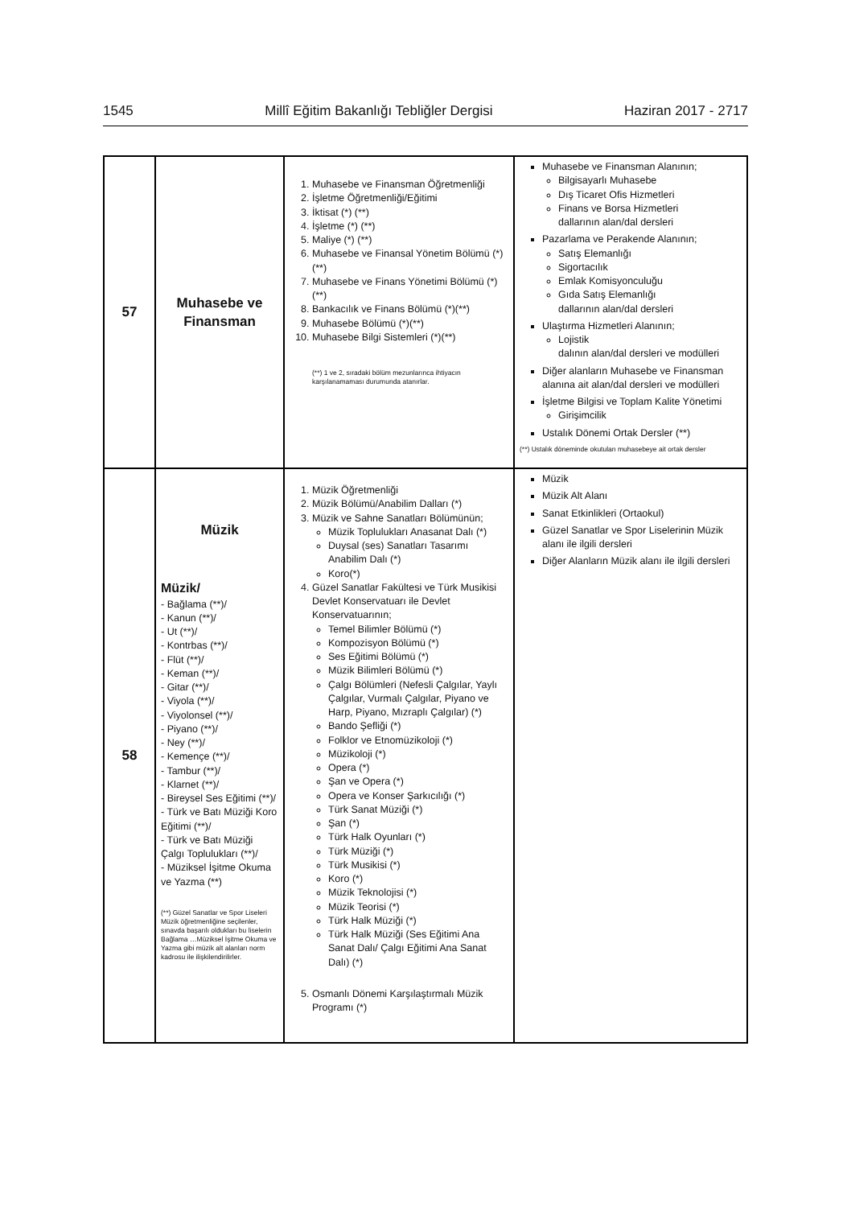1545 Millî Eğitim Bakanlığı Tebliğler Dergisi Haziran 2017 - 2717
| 57 | Muhasebe ve Finansman | 1. Muhasebe ve Finansman Öğretmenliği 2. İşletme Öğretmenliği/Eğitimi 3. İktisat (*) (**) 4. İşletme (*) (**) 5. Maliye (*) (**) 6. Muhasebe ve Finansal Yönetim Bölümü (*)(**) 7. Muhasebe ve Finans Yönetimi Bölümü (*)(**) 8. Bankacılık ve Finans Bölümü (*)(**) 9. Muhasebe Bölümü (*)(**) 10. Muhasebe Bilgi Sistemleri (*)(**) (**) 1 ve 2, sıradaki bölüm mezunlarınca ihtiyacın karşılanamaması durumunda atanırlar. | Muhasebe ve Finansman Alanının; Bilgisayarlı Muhasebe Dış Ticaret Ofis Hizmetleri Finans ve Borsa Hizmetleri dallarının alan/dal dersleri Pazarlama ve Perakende Alanının; Satış Elemanlığı Sigortacılık Emlak Komisyonculuğu Gıda Satış Elemanlığı dallarının alan/dal dersleri Ulaştırma Hizmetleri Alanının; Lojistik dalının alan/dal dersleri ve modülleri Diğer alanların Muhasebe ve Finansman alanına ait alan/dal dersleri ve modülleri İşletme Bilgisi ve Toplam Kalite Yönetimi Girişimcilik Ustalık Dönemi Ortak Dersler (**) (**) Ustalık döneminde okutulan muhasebeye ait ortak dersler |
| 58 | Müzik Müzik/ - Bağlama (**)/ - Kanun (**)/ - Ut (**)/ - Kontrbas (**)/ - Flüt (**)/ - Keman (**)/ - Gitar (**)/ - Viyola (**)/ - Viyolonsel (**)/ - Piyano (**)/ - Ney (**)/ - Kemençe (**)/ - Tambur (**)/ - Klarnet (**)/ - Bireysel Ses Eğitimi (**)/ - Türk ve Batı Müziği Koro Eğitimi (**)/ - Türk ve Batı Müziği Çalgı Toplulukları (**)/ - Müziksel İşitme Okuma ve Yazma (**) (**) Güzel Sanatlar ve Spor Liseleri Müzik öğretmenliğine seçilenler, sınavda başarılı oldukları bu liselerin Bağlama …Müziksel İşitme Okuma ve Yazma gibi müzik alt alanları norm kadrosu ile ilişkilendirilirler. | 1. Müzik Öğretmenliği 2. Müzik Bölümü/Anabilim Dalları (*) 3. Müzik ve Sahne Sanatları Bölümünün; Müzik Toplulukları Anasanat Dalı (*) Duysal (ses) Sanatları Tasarımı Anabilim Dalı (*) Koro(*) 4. Güzel Sanatlar Fakültesi ve Türk Musikisi Devlet Konservatuarı ile Devlet Konservatuarının; Temel Bilimler Bölümü (*) Kompozisyon Bölümü (*) Ses Eğitimi Bölümü (*) Müzik Bilimleri Bölümü (*) Çalgı Bölümleri (Nefesli Çalgılar, Yaylı Çalgılar, Vurmalı Çalgılar, Piyano ve Harp, Piyano, Mızraplı Çalgılar) (*) Bando Şefliği (*) Folklor ve Etnomüzikoloji (*) Müzikoloji (*) Opera (*) Şan ve Opera (*) Opera ve Konser Şarkıcılığı (*) Türk Sanat Müziği (*) Şan (*) Türk Halk Oyunları (*) Türk Müziği (*) Türk Musikisi (*) Koro (*) Müzik Teknolojisi (*) Müzik Teorisi (*) Türk Halk Müziği (*) Türk Halk Müziği (Ses Eğitimi Ana Sanat Dalı/ Çalgı Eğitimi Ana Sanat Dalı) (*) 5. Osmanlı Dönemi Karşılaştırmalı Müzik Programı (*) | Müzik Müzik Alt Alanı Sanat Etkinlikleri (Ortaokul) Güzel Sanatlar ve Spor Liselerinin Müzik alanı ile ilgili dersleri Diğer Alanların Müzik alanı ile ilgili dersleri |